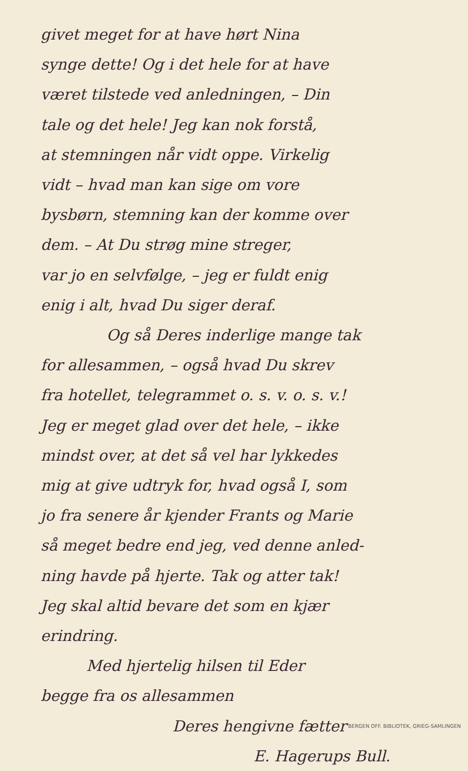givet meget for at have hørt Nina
synge dette! Og i det hele for at have
været tilstede ved anledningen, – Din
tale og det hele! Jeg kan nok forstå,
at stemningen når vidt oppe. Virkelig
vidt – hvad man kan sige om vore
bysbørn, stemning kan der komme over
dem. – At Du strøg mine streger,
var jo en selvfølge, – jeg er fuldt enig
enig i alt, hvad Du siger deraf.
Og så Deres inderlige mange tak
for allesammen, – også hvad Du skrev
fra hotellet, telegrammet o. s. v. o. s. v.!
Jeg er meget glad over det hele, – ikke
mindst over, at det så vel har lykkedes
mig at give udtryk for, hvad også I, som
jo fra senere år kjender Frants og Marie
så meget bedre end jeg, ved denne anled-
ning havde på hjerte. Tak og atter tak!
Jeg skal altid bevare det som en kjær
erindring.
Med hjertelig hilsen til Eder
begge fra os allesammen
Deres hengivne fætter
E. Hagerups Bull.
BERGEN OFF. BIBLIOTEK, GRIEG-SAMLINGEN